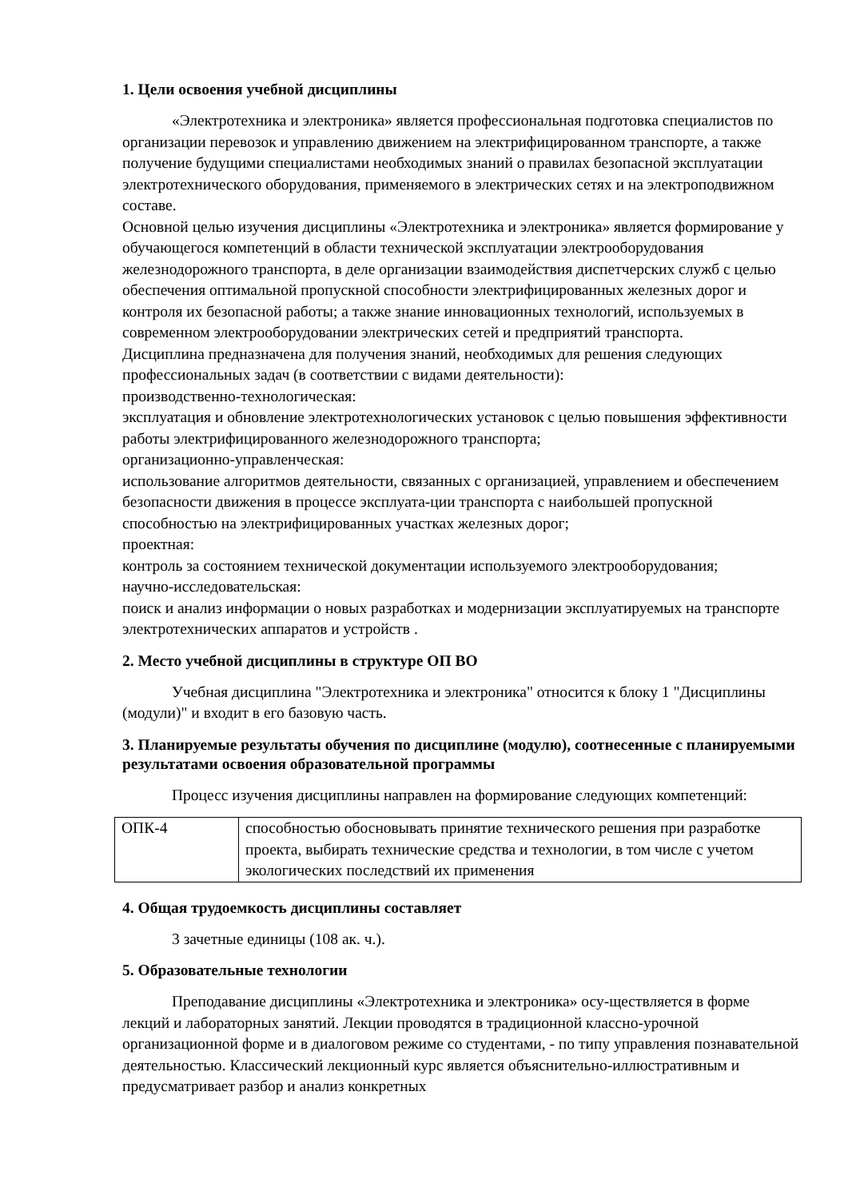1. Цели освоения учебной дисциплины
«Электротехника и электроника» является профессиональная подготовка специалистов по организации перевозок и управлению движением на электрифицированном транспорте, а также получение будущими специалистами необходимых знаний о правилах безопасной эксплуатации электротехнического оборудования, применяемого в электрических сетях и на электроподвижном составе.
Основной целью изучения дисциплины «Электротехника и электроника» является формирование у обучающегося компетенций в области технической эксплуатации электрооборудования железнодорожного транспорта, в деле организации взаимодействия диспетчерских служб с целью обеспечения оптимальной пропускной способности электрифицированных железных дорог и контроля их безопасной работы; а также знание инновационных технологий, используемых в современном электрооборудовании электрических сетей и предприятий транспорта.
Дисциплина предназначена для получения знаний, необходимых для решения следующих профессиональных задач (в соответствии с видами деятельности):
производственно-технологическая:
эксплуатация и обновление электротехнологических установок с целью повышения эффективности работы электрифицированного железнодорожного транспорта;
организационно-управленческая:
использование алгоритмов деятельности, связанных с организацией, управлением и обеспечением безопасности движения в процессе эксплуата-ции транспорта с наибольшей пропускной способностью на электрифицированных участках железных дорог;
проектная:
контроль за состоянием технической документации используемого электрооборудования;
научно-исследовательская:
поиск и анализ информации о новых разработках и модернизации эксплуатируемых на транспорте электротехнических аппаратов и устройств .
2. Место учебной дисциплины в структуре ОП ВО
Учебная дисциплина "Электротехника и электроника" относится к блоку 1 "Дисциплины (модули)" и входит в его базовую часть.
3. Планируемые результаты обучения по дисциплине (модулю), соотнесенные с планируемыми результатами освоения образовательной программы
Процесс изучения дисциплины направлен на формирование следующих компетенций:
| ОПК-4 | способностью обосновывать принятие технического решения при разработке проекта, выбирать технические средства и технологии, в том числе с учетом экологических последствий их применения |
4. Общая трудоемкость дисциплины составляет
3 зачетные единицы (108 ак. ч.).
5. Образовательные технологии
Преподавание дисциплины «Электротехника и электроника» осу-ществляется в форме лекций и лабораторных занятий. Лекции проводятся в традиционной классно-урочной организационной форме и в диалоговом режиме со студентами, - по типу управления познавательной деятельностью. Классический лекционный курс является объяснительно-иллюстративным и предусматривает разбор и анализ конкретных